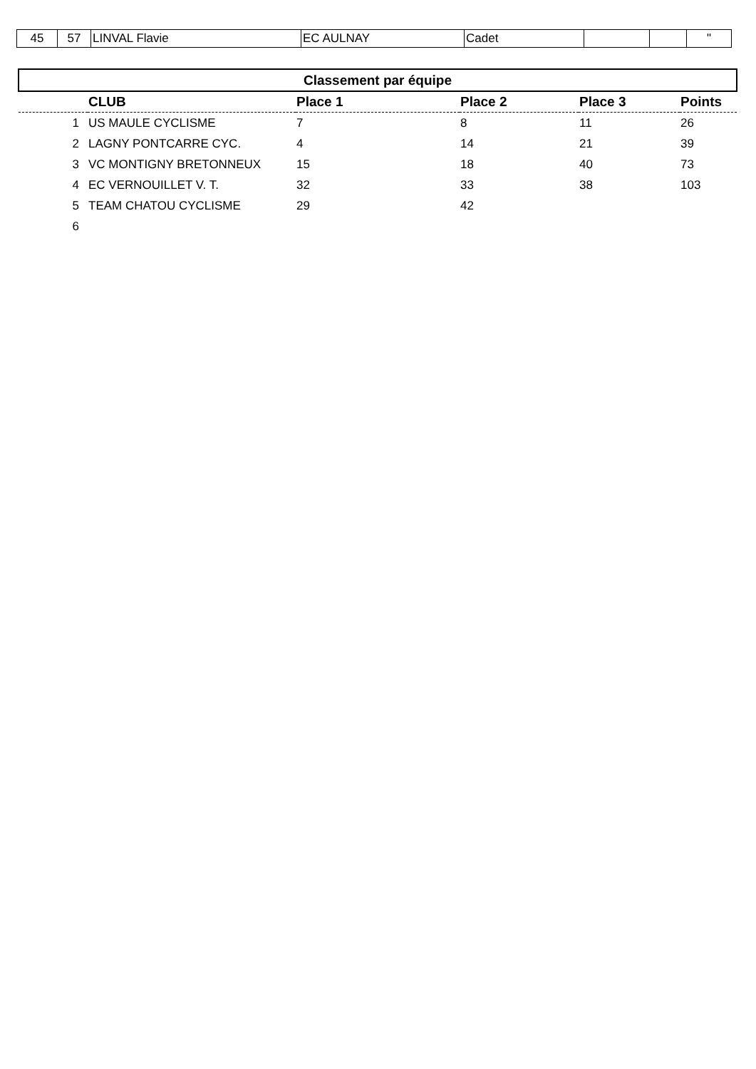| 45 | 57 | LINVAL Flavie | EC AULNAY | Cadet | | | " |
| Classement par équipe | | | | | |
| | CLUB | Place 1 | Place 2 | Place 3 | Points |
| 1 | US MAULE CYCLISME | 7 | 8 | 11 | 26 |
| 2 | LAGNY PONTCARRE CYC. | 4 | 14 | 21 | 39 |
| 3 | VC MONTIGNY BRETONNEUX | 15 | 18 | 40 | 73 |
| 4 | EC VERNOUILLET V. T. | 32 | 33 | 38 | 103 |
| 5 | TEAM CHATOU CYCLISME | 29 | 42 | | |
| 6 | | | | | |